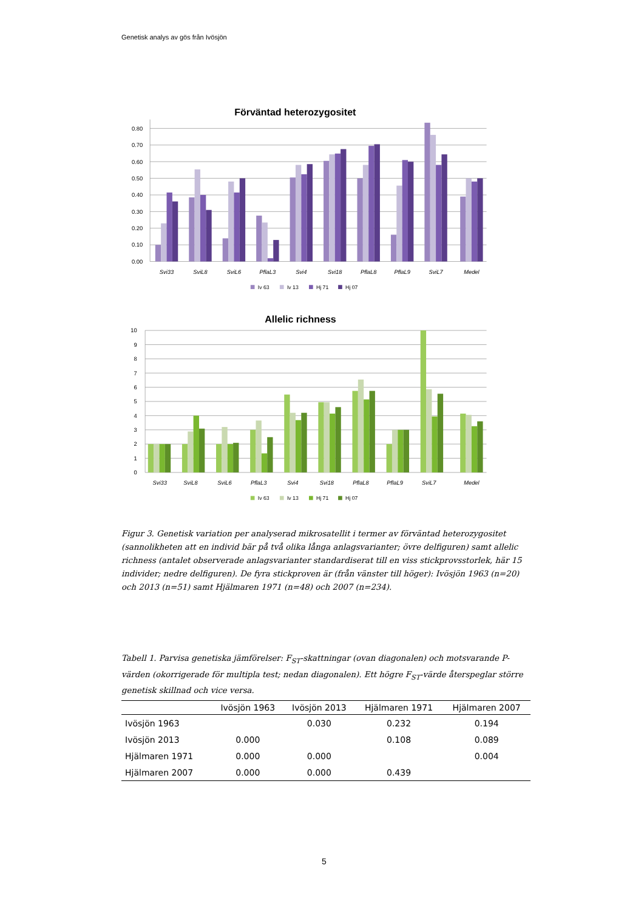Genetisk analys av gös från Ivösjön
Förväntad heterozygositet
0.00
0.10
0.20
0.30
0.40
0.50
0.60
0.70
0.80
Svi33
SviL8
SviL6
PflaL3
Svi4
Svi18
PflaL8
PflaL9
SviL7
Medel
Iv 63
Iv 13
Hj 71
Hj 07
Allelic richness
0
1
2
3
4
5
6
7
8
9
10
Svi33
SviL8
SviL6
PflaL3
Svi4
Svi18
PflaL8
PflaL9
SviL7
Medel
Iv 63
Iv 13
Hj 71
Hj 07
Figur 3. Genetisk variation per analyserad mikrosatellit i termer av förväntad heterozygositet (sannolikheten att en individ bär på två olika långa anlagsvarianter; övre delfiguren) samt allelic richness (antalet observerade anlagsvarianter standardiserat till en viss stickprovsstorlek, här 15 individer; nedre delfiguren). De fyra stickproven är (från vänster till höger): Ivösjön 1963 (n=20) och 2013 (n=51) samt Hjälmaren 1971 (n=48) och 2007 (n=234).
Tabell 1. Parvisa genetiska jämförelser: F<sub>ST</sub>-skattningar (ovan diagonalen) och motsvarande P-värden (okorrigerade för multipla test; nedan diagonalen). Ett högre F<sub>ST</sub>-värde återspeglar större genetisk skillnad och vice versa.
| | Ivösjön 1963 | Ivösjön 2013 | Hjälmaren 1971 | Hjälmaren 2007 |
| --- | --- | --- | --- | --- |
| Ivösjön 1963 | | 0.030 | 0.232 | 0.194 |
| Ivösjön 2013 | 0.000 | | 0.108 | 0.089 |
| Hjälmaren 1971 | 0.000 | 0.000 | | 0.004 |
| Hjälmaren 2007 | 0.000 | 0.000 | 0.439 | |
5